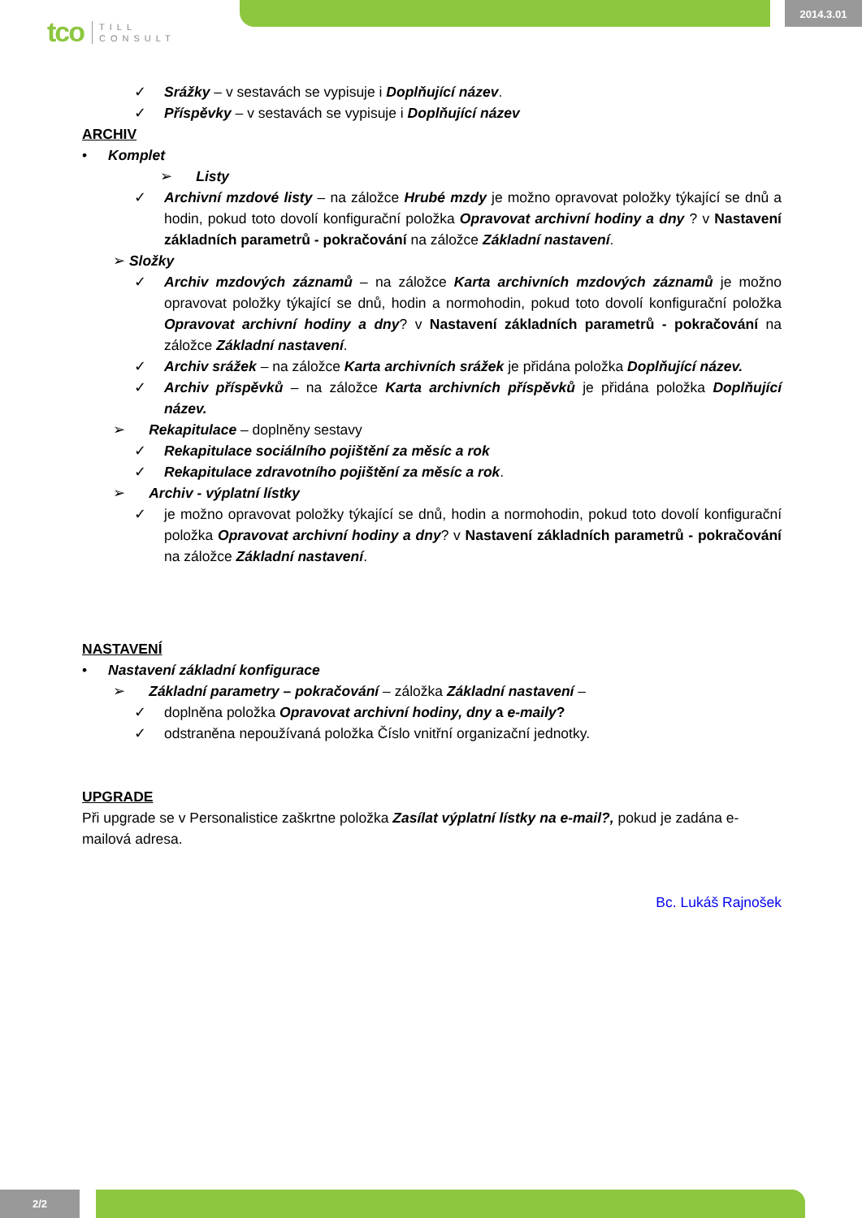2014.3.01
tco TILL
CONSULT
✓ Srážky – v sestavách se vypisuje i Doplňující název.
✓ Příspěvky – v sestavách se vypisuje i Doplňující název
ARCHIV
• Komplet
➢ Listy
✓ Archivní mzdové listy – na záložce Hrubé mzdy je možno opravovat položky týkající se dnů a hodin, pokud toto dovolí konfigurační položka Opravovat archivní hodiny a dny ? v Nastavení základních parametrů - pokračování na záložce Základní nastavení.
➢ Složky
✓ Archiv mzdových záznamů – na záložce Karta archivních mzdových záznamů je možno opravovat položky týkající se dnů, hodin a normohodin, pokud toto dovolí konfigurační položka Opravovat archivní hodiny a dny? v Nastavení základních parametrů - pokračování na záložce Základní nastavení.
✓ Archiv srážek – na záložce Karta archivních srážek je přidána položka Doplňující název.
✓ Archiv příspěvků – na záložce Karta archivních příspěvků je přidána položka Doplňující název.
➢ Rekapitulace – doplněny sestavy
✓ Rekapitulace sociálního pojištění za měsíc a rok
✓ Rekapitulace zdravotního pojištění za měsíc a rok.
➢ Archiv - výplatní lístky
✓ je možno opravovat položky týkající se dnů, hodin a normohodin, pokud toto dovolí konfigurační položka Opravovat archivní hodiny a dny? v Nastavení základních parametrů - pokračování na záložce Základní nastavení.
NASTAVENÍ
• Nastavení základní konfigurace
➢ Základní parametry – pokračování – záložka Základní nastavení –
✓ doplněna položka Opravovat archivní hodiny, dny a e-maily?
✓ odstraněna nepoužívaná položka Číslo vnitřní organizační jednotky.
UPGRADE
Při upgrade se v Personalistice zaškrtne položka Zasílat výplatní lístky na e-mail?, pokud je zadána e-mailová adresa.
Bc. Lukáš Rajnošek
2/2